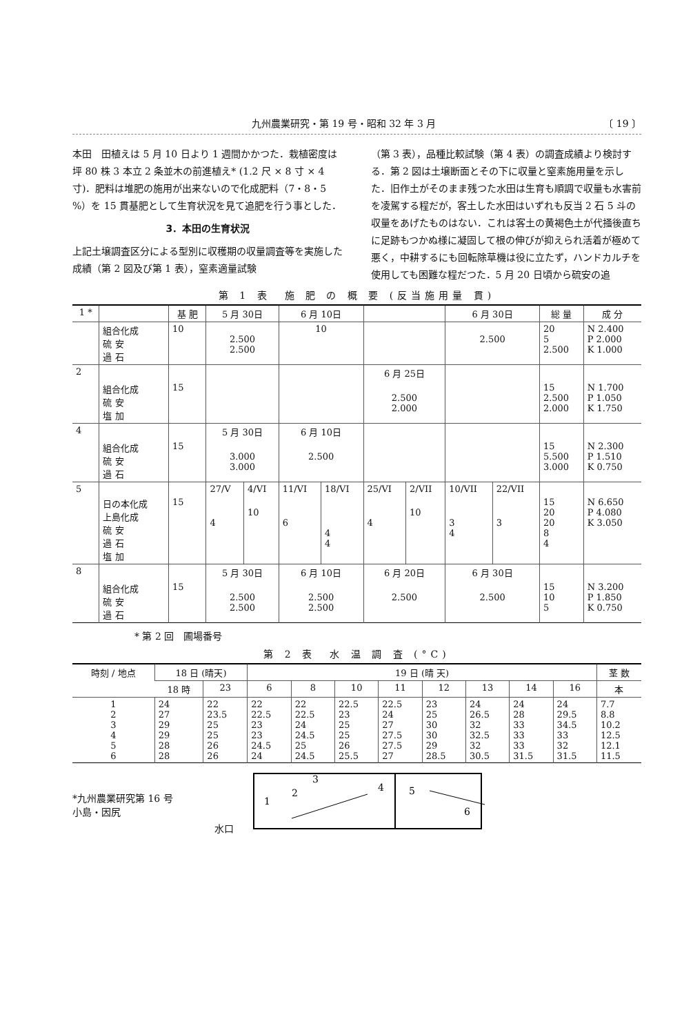九州農業研究・第 19 号・昭和 32 年 3 月 〔 19 〕
本田　田植えは 5 月 10 日より 1 週間かかつた．栽植密度は坪 80 株 3 本立 2 条並木の前進植え* (1.2 尺 × 8 寸 × 4 寸)．肥料は堆肥の施用が出来ないので化成肥料（7・8・5 %）を 15 貫基肥として生育状況を見て追肥を行う事とした．
3．本田の生育状況
上記土壌調査区分による型別に収穫期の収量調査等を実施した成績（第 2 図及び第 1 表），窒素適量試験
（第 3 表），品種比較試験（第 4 表）の調査成績より検討する．第 2 図は土壌断面とその下に収量と窒素施用量を示した．旧作土がそのまま残つた水田は生育も順調で収量も水害前を凌駕する程だが，客土した水田はいずれも反当 2 石 5 斗の収量をあげたものはない．これは客土の黄褐色土が代掻後直ちに足跡もつかぬ様に凝固して根の伸びが抑えられ活着が極めて悪く，中耕するにも回転除草機は役に立たず，ハンドカルチを使用しても困難な程だつた．5 月 20 日頃から硫安の追
第 1 表　施 肥 の 概 要 (反当施用量 貫)
| 1 * | | 基 肥 | 5 月 30日 | | 6 月 10日 | | | | 6 月 30日 | | 総 量 | 成 分 |
| --- | --- | --- | --- | --- | --- | --- | --- | --- | --- | --- | --- | --- |
| | 組合化成 硫 安 過 石 | 10 | 2.500 2.500 | | 10 | | | | 2.500 | | 20 5 2.500 | N 2.400 P 2.000 K 1.000 |
| 2 | | | | | | | 6 月 25日 | | | | | |
| | 組合化成 硫 安 塩 加 | 15 | | | | | 2.500 2.000 | | | | 15 2.500 2.000 | N 1.700 P 1.050 K 1.750 |
| 4 | | | 5 月 30日 | | 6 月 10日 | | | | | | | |
| | 組合化成 硫 安 過 石 | 15 | 3.000 3.000 | | 2.500 | | | | | | 15 5.500 3.000 | N 2.300 P 1.510 K 0.750 |
| 5 | | | 27/V | 4/VI | 11/VI | 18/VI | 25/VI | 2/VII | 10/VII | 22/VII | | |
| | 日の本化成 上島化成 硫 安 過 石 塩 加 | 15 | 4 | 10 | 6 | 4 4 | 4 | 10 | 3 4 | 3 | 15 20 20 8 4 | N 6.650 P 4.080 K 3.050 |
| 8 | | | 5 月 30日 | | 6 月 10日 | | 6 月 20日 | | 6 月 30日 | | | |
| | 組合化成 硫 安 過 石 | 15 | 2.500 2.500 | | 2.500 2.500 | | 2.500 | | 2.500 | | 15 10 5 | N 3.200 P 1.850 K 0.750 |
* 第 2 回　圃場番号
第 2 表　水 温 調 査 (°C)
| 時刻 / 地点 | 18 日 (晴天) | | 19 日 (晴 天) | | | | | | | | 茎 数 |
| --- | --- | --- | --- | --- | --- | --- | --- | --- | --- | --- | --- |
| | 18 時 | 23 | 6 | 8 | 10 | 11 | 12 | 13 | 14 | 16 | 本 |
| 1 2 3 4 5 6 | 24 27 29 29 28 28 | 22 23.5 25 25 26 26 | 22 22.5 23 23 24.5 24 | 22 22.5 24 24.5 25 24.5 | 22.5 23 25 25 26 25.5 | 22.5 24 27 27.5 27.5 27 | 23 25 30 30 29 28.5 | 24 26.5 32 32.5 32 30.5 | 24 28 33 33 33 31.5 | 24 29.5 34.5 33 32 31.5 | 7.7 8.8 10.2 12.5 12.1 11.5 |
*九州農業研究第 16 号
小島・因尻
水口
1
2
3
4
5
6